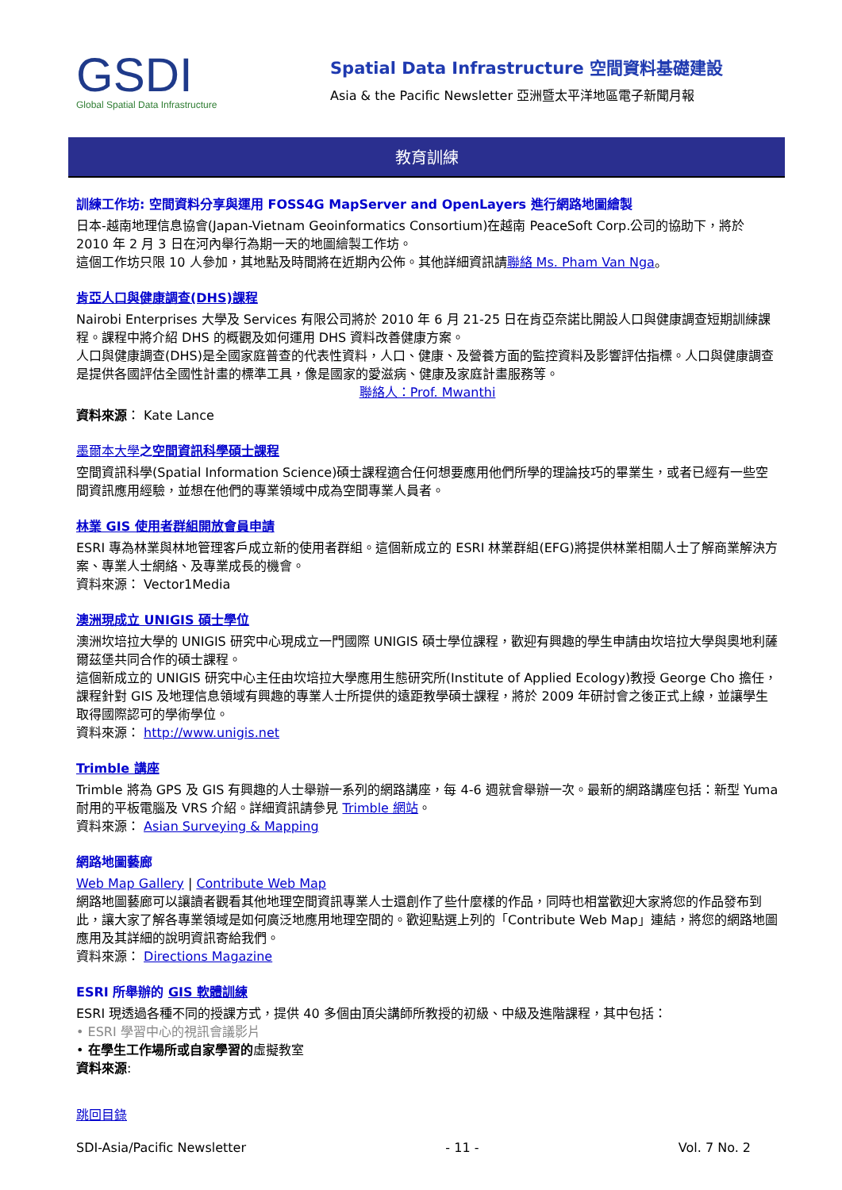GSDI
Global Spatial Data Infrastructure
Spatial Data Infrastructure 空間資料基礎建設
Asia & the Pacific Newsletter 亞洲暨太平洋地區電子新聞月報
教育訓練
訓練工作坊: 空間資料分享與運用 FOSS4G MapServer and OpenLayers 進行網路地圖繪製
日本-越南地理信息協會(Japan-Vietnam Geoinformatics Consortium)在越南 PeaceSoft Corp.公司的協助下，將於 2010 年 2 月 3 日在河內舉行為期一天的地圖繪製工作坊。
這個工作坊只限 10 人參加，其地點及時間將在近期內公佈。其他詳細資訊請聯絡 Ms. Pham Van Nga。
肯亞人口與健康調查(DHS)課程
Nairobi Enterprises 大學及 Services 有限公司將於 2010 年 6 月 21-25 日在肯亞奈諾比開設人口與健康調查短期訓練課程。課程中將介紹 DHS 的概觀及如何運用 DHS 資料改善健康方案。
人口與健康調查(DHS)是全國家庭普查的代表性資料，人口、健康、及營養方面的監控資料及影響評估指標。人口與健康調查是提供各國評估全國性計畫的標準工具，像是國家的愛滋病、健康及家庭計畫服務等。
聯絡人：Prof. Mwanthi
資料來源： Kate Lance
墨爾本大學之空間資訊科學碩士課程
空間資訊科學(Spatial Information Science)碩士課程適合任何想要應用他們所學的理論技巧的畢業生，或者已經有一些空間資訊應用經驗，並想在他們的專業領域中成為空間專業人員者。
林業 GIS 使用者群組開放會員申請
ESRI 專為林業與林地管理客戶成立新的使用者群組。這個新成立的 ESRI 林業群組(EFG)將提供林業相關人士了解商業解決方案、專業人士網絡、及專業成長的機會。
資料來源： Vector1Media
澳洲現成立 UNIGIS 碩士學位
澳洲坎培拉大學的 UNIGIS 研究中心現成立一門國際 UNIGIS 碩士學位課程，歡迎有興趣的學生申請由坎培拉大學與奧地利薩爾茲堡共同合作的碩士課程。
這個新成立的 UNIGIS 研究中心主任由坎培拉大學應用生態研究所(Institute of Applied Ecology)教授 George Cho 擔任，課程針對 GIS 及地理信息領域有興趣的專業人士所提供的遠距教學碩士課程，將於 2009 年研討會之後正式上線，並讓學生取得國際認可的學術學位。
資料來源： http://www.unigis.net
Trimble 講座
Trimble 將為 GPS 及 GIS 有興趣的人士舉辦一系列的網路講座，每 4-6 週就會舉辦一次。最新的網路講座包括：新型 Yuma 耐用的平板電腦及 VRS 介紹。詳細資訊請參見 Trimble 網站。
資料來源： Asian Surveying & Mapping
網路地圖藝廊
Web Map Gallery | Contribute Web Map
網路地圖藝廊可以讓讀者觀看其他地理空間資訊專業人士還創作了些什麼樣的作品，同時也相當歡迎大家將您的作品發布到此，讓大家了解各專業領域是如何廣泛地應用地理空間的。歡迎點選上列的「Contribute Web Map」連結，將您的網路地圖應用及其詳細的說明資訊寄給我們。
資料來源： Directions Magazine
ESRI 所舉辦的 GIS 軟體訓練
ESRI 現透過各種不同的授課方式，提供 40 多個由頂尖講師所教授的初級、中級及進階課程，其中包括：
• ESRI 學習中心的視訊會議影片
• 在學生工作場所或自家學習的虛擬教室
資料來源:
跳回目錄
SDI-Asia/Pacific Newsletter - 11 - Vol. 7 No. 2